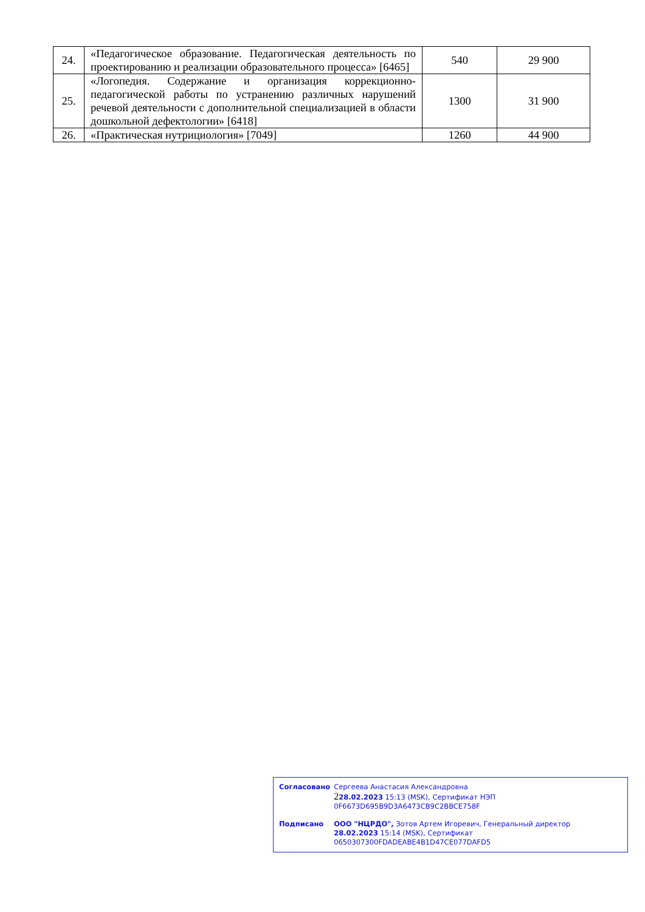| 24. | «Педагогическое образование. Педагогическая деятельность по проектированию и реализации образовательного процесса» [6465] | 540 | 29 900 |
| 25. | «Логопедия. Содержание и организация коррекционно-педагогической работы по устранению различных нарушений речевой деятельности с дополнительной специализацией в области дошкольной дефектологии» [6418] | 1300 | 31 900 |
| 26. | «Практическая нутрициология» [7049] | 1260 | 44 900 |
| Согласовано | Сергеева Анастасия Александровна 2 28.02.2023 15:13 (MSK), Сертификат НЭП 0F6673D695B9D3A6473CB9C2BBCE758F |
| Подписано | ООО "НЦРДО", Зотов Артем Игоревич, Генеральный директор 28.02.2023 15:14 (MSK), Сертификат 0650307300FDADEABE4B1D47CE077DAFD5 |